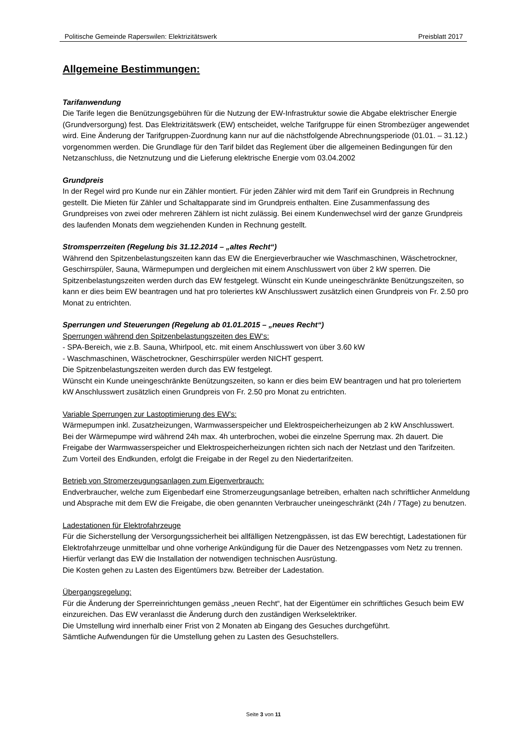Politische Gemeinde Raperswilen: Elektrizitätswerk Preisblatt 2017
Allgemeine Bestimmungen:
Tarifanwendung
Die Tarife legen die Benützungsgebühren für die Nutzung der EW-Infrastruktur sowie die Abgabe elektrischer Energie (Grundversorgung) fest. Das Elektrizitätswerk (EW) entscheidet, welche Tarifgruppe für einen Strombezüger angewendet wird. Eine Änderung der Tarifgruppen-Zuordnung kann nur auf die nächstfolgende Abrechnungsperiode (01.01. – 31.12.) vorgenommen werden. Die Grundlage für den Tarif bildet das Reglement über die allgemeinen Bedingungen für den Netzanschluss, die Netznutzung und die Lieferung elektrische Energie vom 03.04.2002
Grundpreis
In der Regel wird pro Kunde nur ein Zähler montiert. Für jeden Zähler wird mit dem Tarif ein Grundpreis in Rechnung gestellt. Die Mieten für Zähler und Schaltapparate sind im Grundpreis enthalten. Eine Zusammenfassung des Grundpreises von zwei oder mehreren Zählern ist nicht zulässig. Bei einem Kundenwechsel wird der ganze Grundpreis des laufenden Monats dem wegziehenden Kunden in Rechnung gestellt.
Stromsperrzeiten (Regelung bis 31.12.2014 – „altes Recht“)
Während den Spitzenbelastungszeiten kann das EW die Energieverbraucher wie Waschmaschinen, Wäschetrockner, Geschirrspüler, Sauna, Wärmepumpen und dergleichen mit einem Anschlusswert von über 2 kW sperren. Die Spitzenbelastungszeiten werden durch das EW festgelegt. Wünscht ein Kunde uneingeschränkte Benützungszeiten, so kann er dies beim EW beantragen und hat pro toleriertes kW Anschlusswert zusätzlich einen Grundpreis von Fr. 2.50 pro Monat zu entrichten.
Sperrungen und Steuerungen (Regelung ab 01.01.2015 – „neues Recht“)
Sperrungen während den Spitzenbelastungszeiten des EW‘s:
- SPA-Bereich, wie z.B. Sauna, Whirlpool, etc. mit einem Anschlusswert von über 3.60 kW
- Waschmaschinen, Wäschetrockner, Geschirrspüler werden NICHT gesperrt.
Die Spitzenbelastungszeiten werden durch das EW festgelegt.
Wünscht ein Kunde uneingeschränkte Benützungszeiten, so kann er dies beim EW beantragen und hat pro toleriertem kW Anschlusswert zusätzlich einen Grundpreis von Fr. 2.50 pro Monat zu entrichten.
Variable Sperrungen zur Lastoptimierung des EW’s:
Wärmepumpen inkl. Zusatzheizungen, Warmwasserspeicher und Elektrospeicherheizungen ab 2 kW Anschlusswert.
Bei der Wärmepumpe wird während 24h max. 4h unterbrochen, wobei die einzelne Sperrung max. 2h dauert. Die Freigabe der Warmwasserspeicher und Elektrospeicherheizungen richten sich nach der Netzlast und den Tarifzeiten. Zum Vorteil des Endkunden, erfolgt die Freigabe in der Regel zu den Niedertarifzeiten.
Betrieb von Stromerzeugungsanlagen zum Eigenverbrauch:
Endverbraucher, welche zum Eigenbedarf eine Stromerzeugungsanlage betreiben, erhalten nach schriftlicher Anmeldung und Absprache mit dem EW die Freigabe, die oben genannten Verbraucher uneingeschränkt (24h / 7Tage) zu benutzen.
Ladestationen für Elektrofahrzeuge
Für die Sicherstellung der Versorgungssicherheit bei allfälligen Netzengpässen, ist das EW berechtigt, Ladestationen für Elektrofahrzeuge unmittelbar und ohne vorherige Ankündigung für die Dauer des Netzengpasses vom Netz zu trennen.
Hierfür verlangt das EW die Installation der notwendigen technischen Ausrüstung.
Die Kosten gehen zu Lasten des Eigentümers bzw. Betreiber der Ladestation.
Übergangsregelung:
Für die Änderung der Sperreinrichtungen gemäss „neuen Recht“, hat der Eigentümer ein schriftliches Gesuch beim EW einzureichen. Das EW veranlasst die Änderung durch den zuständigen Werkselektriker.
Die Umstellung wird innerhalb einer Frist von 2 Monaten ab Eingang des Gesuches durchgeführt.
Sämtliche Aufwendungen für die Umstellung gehen zu Lasten des Gesuchstellers.
Seite 3 von 11